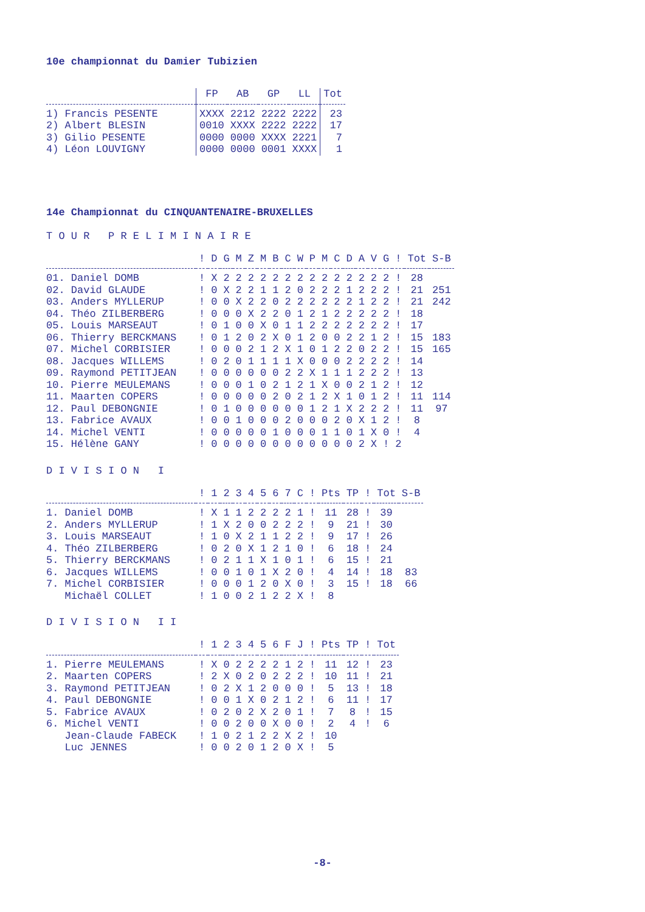10e championnat du Damier Tubizien
| | FP | AB | GP | LL | Tot |
| --- | --- | --- | --- | --- | --- |
| 1) Francis PESENTE | XXXX | 2212 | 2222 | 2222 | 23 |
| 2) Albert BLESIN | 0010 | XXXX | 2222 | 2222 | 17 |
| 3) Gilio PESENTE | 0000 | 0000 | XXXX | 2221 | 7 |
| 4) Léon LOUVIGNY | 0000 | 0000 | 0001 | XXXX | 1 |
14e Championnat du CINQUANTENAIRE-BRUXELLES
T O U R P R E L I M I N A I R E
| | ! | D | G | M | Z | M | B | C | W | P | M | C | D | A | V | G | ! | Tot | S-B |
| --- | --- | --- | --- | --- | --- | --- | --- | --- | --- | --- | --- | --- | --- | --- | --- | --- | --- | --- | --- |
| 01. Daniel DOMB | ! | X | 2 | 2 | 2 | 2 | 2 | 2 | 2 | 2 | 2 | 2 | 2 | 2 | 2 | 2 | ! | 28 | |
| 02. David GLAUDE | ! | 0 | X | 2 | 2 | 1 | 1 | 2 | 0 | 2 | 2 | 2 | 1 | 2 | 2 | 2 | ! | 21 | 251 |
| 03. Anders MYLLERUP | ! | 0 | 0 | X | 2 | 2 | 0 | 2 | 2 | 2 | 2 | 2 | 2 | 1 | 2 | 2 | ! | 21 | 242 |
| 04. Théo ZILBERBERG | ! | 0 | 0 | 0 | X | 2 | 2 | 0 | 1 | 2 | 1 | 2 | 2 | 2 | 2 | 2 | ! | 18 | |
| 05. Louis MARSEAUT | ! | 0 | 1 | 0 | 0 | X | 0 | 1 | 1 | 2 | 2 | 2 | 2 | 2 | 2 | 2 | ! | 17 | |
| 06. Thierry BERCKMANS | ! | 0 | 1 | 2 | 0 | 2 | X | 0 | 1 | 2 | 0 | 0 | 2 | 2 | 1 | 2 | ! | 15 | 183 |
| 07. Michel CORBISIER | ! | 0 | 0 | 0 | 2 | 1 | 2 | X | 1 | 0 | 1 | 2 | 2 | 0 | 2 | 2 | ! | 15 | 165 |
| 08. Jacques WILLEMS | ! | 0 | 2 | 0 | 1 | 1 | 1 | 1 | X | 0 | 0 | 0 | 2 | 2 | 2 | 2 | ! | 14 | |
| 09. Raymond PETITJEAN | ! | 0 | 0 | 0 | 0 | 0 | 0 | 2 | 2 | X | 1 | 1 | 1 | 2 | 2 | 2 | ! | 13 | |
| 10. Pierre MEULEMANS | ! | 0 | 0 | 0 | 1 | 0 | 2 | 1 | 2 | 1 | X | 0 | 0 | 2 | 1 | 2 | ! | 12 | |
| 11. Maarten COPERS | ! | 0 | 0 | 0 | 0 | 0 | 2 | 0 | 2 | 1 | 2 | X | 1 | 0 | 1 | 2 | ! | 11 | 114 |
| 12. Paul DEBONGNIE | ! | 0 | 1 | 0 | 0 | 0 | 0 | 0 | 0 | 1 | 2 | 1 | X | 2 | 2 | 2 | ! | 11 | 97 |
| 13. Fabrice AVAUX | ! | 0 | 0 | 1 | 0 | 0 | 0 | 2 | 0 | 0 | 0 | 2 | 0 | X | 1 | 2 | ! | 8 | |
| 14. Michel VENTI | ! | 0 | 0 | 0 | 0 | 0 | 1 | 0 | 0 | 0 | 1 | 1 | 0 | 1 | X | 0 | ! | 4 | |
| 15. Hélène GANY | ! | 0 | 0 | 0 | 0 | 0 | 0 | 0 | 0 | 0 | 0 | 0 | 0 | 2 | X | ! | 2 | | |
D I V I S I O N I
| | ! | 1 | 2 | 3 | 4 | 5 | 6 | 7 | C | ! | Pts | TP | ! | Tot | S-B |
| --- | --- | --- | --- | --- | --- | --- | --- | --- | --- | --- | --- | --- | --- | --- | --- |
| 1. Daniel DOMB | ! | X | 1 | 1 | 2 | 2 | 2 | 2 | 1 | ! | 11 | 28 | ! | 39 | |
| 2. Anders MYLLERUP | ! | 1 | X | 2 | 0 | 0 | 2 | 2 | 2 | ! | 9 | 21 | ! | 30 | |
| 3. Louis MARSEAUT | ! | 1 | 0 | X | 2 | 1 | 1 | 2 | 2 | ! | 9 | 17 | ! | 26 | |
| 4. Théo ZILBERBERG | ! | 0 | 2 | 0 | X | 1 | 2 | 1 | 0 | ! | 6 | 18 | ! | 24 | |
| 5. Thierry BERCKMANS | ! | 0 | 2 | 1 | 1 | X | 1 | 0 | 1 | ! | 6 | 15 | ! | 21 | |
| 6. Jacques WILLEMS | ! | 0 | 0 | 1 | 0 | 1 | X | 2 | 0 | ! | 4 | 14 | ! | 18 | 83 |
| 7. Michel CORBISIER | ! | 0 | 0 | 0 | 1 | 2 | 0 | X | 0 | ! | 3 | 15 | ! | 18 | 66 |
| Michaël COLLET | ! | 1 | 0 | 0 | 2 | 1 | 2 | 2 | X | ! | 8 | | | | |
D I V I S I O N I I
| | ! | 1 | 2 | 3 | 4 | 5 | 6 | F | J | ! | Pts | TP | ! | Tot |
| --- | --- | --- | --- | --- | --- | --- | --- | --- | --- | --- | --- | --- | --- | --- |
| 1. Pierre MEULEMANS | ! | X | 0 | 2 | 2 | 2 | 2 | 1 | 2 | ! | 11 | 12 | ! | 23 |
| 2. Maarten COPERS | ! | 2 | X | 0 | 2 | 0 | 2 | 2 | 2 | ! | 10 | 11 | ! | 21 |
| 3. Raymond PETITJEAN | ! | 0 | 2 | X | 1 | 2 | 0 | 0 | 0 | ! | 5 | 13 | ! | 18 |
| 4. Paul DEBONGNIE | ! | 0 | 0 | 1 | X | 0 | 2 | 1 | 2 | ! | 6 | 11 | ! | 17 |
| 5. Fabrice AVAUX | ! | 0 | 2 | 0 | 2 | X | 2 | 0 | 1 | ! | 7 | 8 | ! | 15 |
| 6. Michel VENTI | ! | 0 | 0 | 2 | 0 | 0 | X | 0 | 0 | ! | 2 | 4 | ! | 6 |
| Jean-Claude FABECK | ! | 1 | 0 | 2 | 1 | 2 | 2 | X | 2 | ! | 10 | | | |
| Luc JENNES | ! | 0 | 0 | 2 | 0 | 1 | 2 | 0 | X | ! | 5 | | | |
-8-